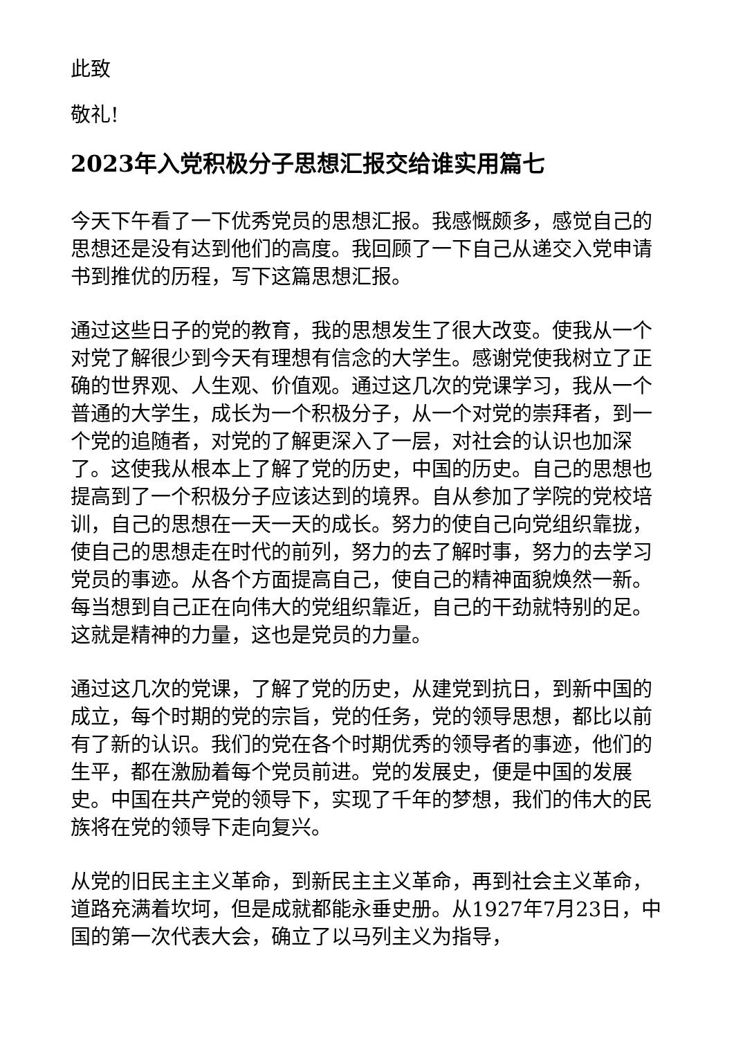此致
敬礼!
2023年入党积极分子思想汇报交给谁实用篇七
今天下午看了一下优秀党员的思想汇报。我感慨颇多，感觉自己的思想还是没有达到他们的高度。我回顾了一下自己从递交入党申请书到推优的历程，写下这篇思想汇报。
通过这些日子的党的教育，我的思想发生了很大改变。使我从一个对党了解很少到今天有理想有信念的大学生。感谢党使我树立了正确的世界观、人生观、价值观。通过这几次的党课学习，我从一个普通的大学生，成长为一个积极分子，从一个对党的崇拜者，到一个党的追随者，对党的了解更深入了一层，对社会的认识也加深了。这使我从根本上了解了党的历史，中国的历史。自己的思想也提高到了一个积极分子应该达到的境界。自从参加了学院的党校培训，自己的思想在一天一天的成长。努力的使自己向党组织靠拢，使自己的思想走在时代的前列，努力的去了解时事，努力的去学习党员的事迹。从各个方面提高自己，使自己的精神面貌焕然一新。每当想到自己正在向伟大的党组织靠近，自己的干劲就特别的足。这就是精神的力量，这也是党员的力量。
通过这几次的党课，了解了党的历史，从建党到抗日，到新中国的成立，每个时期的党的宗旨，党的任务，党的领导思想，都比以前有了新的认识。我们的党在各个时期优秀的领导者的事迹，他们的生平，都在激励着每个党员前进。党的发展史，便是中国的发展史。中国在共产党的领导下，实现了千年的梦想，我们的伟大的民族将在党的领导下走向复兴。
从党的旧民主主义革命，到新民主主义革命，再到社会主义革命，道路充满着坎坷，但是成就都能永垂史册。从1927年7月23日，中国的第一次代表大会，确立了以马列主义为指导，